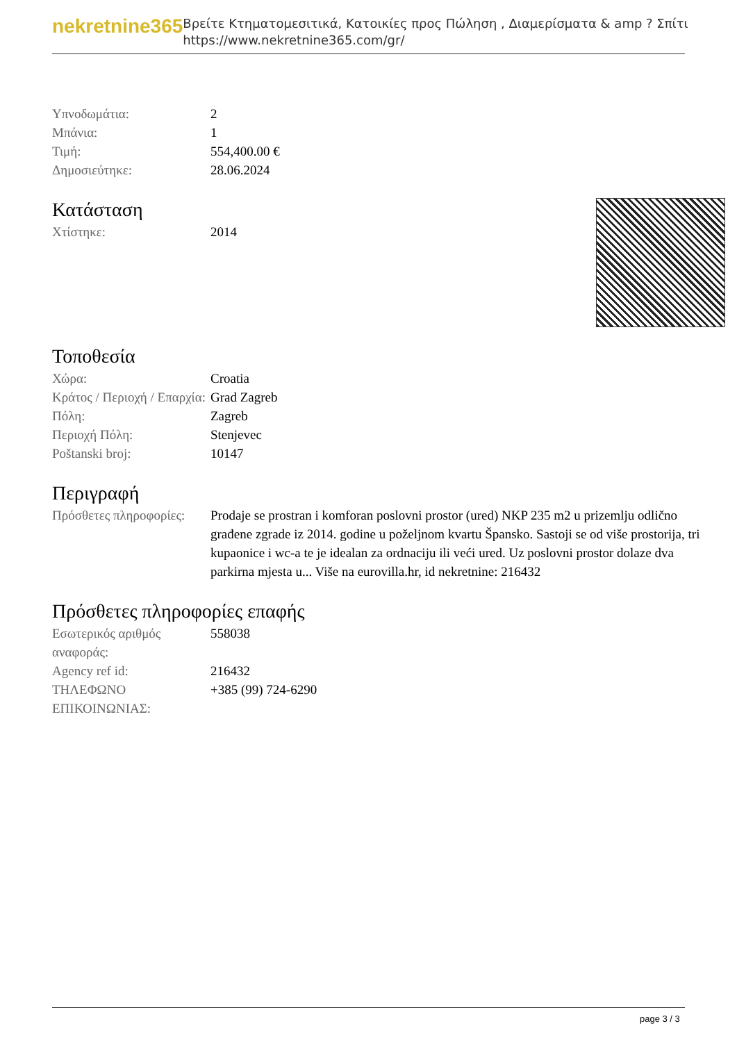nekretnine365
Βρείτε Κτηματομεσιτικά, Κατοικίες προς Πώληση , Διαμερίσματα & amp ? Σπίτι
https://www.nekretnine365.com/gr/
| Υπνοδωμάτια: | 2 |
| Μπάνια: | 1 |
| Τιμή: | 554,400.00 € |
| Δημοσιεύτηκε: | 28.06.2024 |
Κατάσταση
| Χτίστηκε: | 2014 |
Τοποθεσία
| Χώρα: | Croatia |
| Κράτος / Περιοχή / Επαρχία: | Grad Zagreb |
| Πόλη: | Zagreb |
| Περιοχή Πόλη: | Stenjevec |
| Poštanski broj: | 10147 |
Περιγραφή
| Πρόσθετες πληροφορίες: | Prodaje se prostran i komforan poslovni prostor (ured) NKP 235 m2 u prizemlju odlično građene zgrade iz 2014. godine u poželjnom kvartu Špansko. Sastoji se od više prostorija, tri kupaonice i wc-a te je idealan za ordnaciju ili veći ured. Uz poslovni prostor dolaze dva parkirna mjesta u... Više na eurovilla.hr, id nekretnine: 216432 |
Πρόσθετες πληροφορίες επαφής
| Εσωτερικός αριθμός αναφοράς: | 558038 |
| Agency ref id: | 216432 |
| ΤΗΛΕΦΩΝΟ ΕΠΙΚΟΙΝΩΝΙΑΣ: | +385 (99) 724-6290 |
page 3 / 3